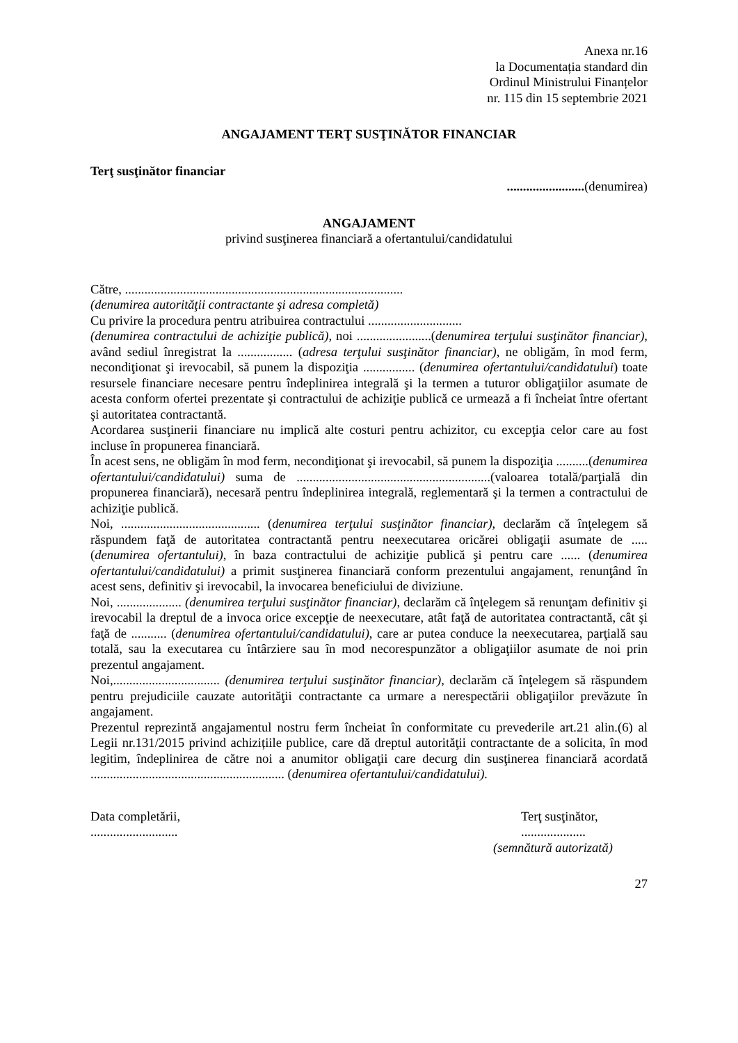Anexa nr.16
la Documentația standard din
Ordinul Ministrului Finanțelor
nr. 115 din 15 septembrie 2021
ANGAJAMENT TERŢ SUSŢINĂTOR FINANCIAR
Terţ susţinător financiar
........................(denumirea)
ANGAJAMENT
privind susţinerea financiară a ofertantului/candidatului
Către, ......................................................................................
(denumirea autorităţii contractante şi adresa completă)
Cu privire la procedura pentru atribuirea contractului .............................
(denumirea contractului de achiziţie publică), noi .......................(denumirea terţului susţinător financiar), având sediul înregistrat la ................. (adresa terţului susţinător financiar), ne obligăm, în mod ferm, necondiţionat şi irevocabil, să punem la dispoziţia ................ (denumirea ofertantului/candidatului) toate resursele financiare necesare pentru îndeplinirea integrală şi la termen a tuturor obligaţiilor asumate de acesta conform ofertei prezentate şi contractului de achiziţie publică ce urmează a fi încheiat între ofertant şi autoritatea contractantă.
Acordarea susţinerii financiare nu implică alte costuri pentru achizitor, cu excepţia celor care au fost incluse în propunerea financiară.
În acest sens, ne obligăm în mod ferm, necondiţionat şi irevocabil, să punem la dispoziţia ..........(denumirea ofertantului/candidatului) suma de ............................................................(valoarea totală/parţială din propunerea financiară), necesară pentru îndeplinirea integrală, reglementară şi la termen a contractului de achiziţie publică.
Noi, ........................................... (denumirea terţului susţinător financiar), declarăm că înţelegem să răspundem faţă de autoritatea contractantă pentru neexecutarea oricărei obligaţii asumate de ..... (denumirea ofertantului), în baza contractului de achiziţie publică şi pentru care ...... (denumirea ofertantului/candidatului) a primit susţinerea financiară conform prezentului angajament, renunţând în acest sens, definitiv şi irevocabil, la invocarea beneficiului de diviziune.
Noi, .................... (denumirea terţului susţinător financiar), declarăm că înţelegem să renunţam definitiv şi irevocabil la dreptul de a invoca orice excepţie de neexecutare, atât faţă de autoritatea contractantă, cât şi faţă de ........... (denumirea ofertantului/candidatului), care ar putea conduce la neexecutarea, parţială sau totală, sau la executarea cu întârziere sau în mod necorespunzător a obligaţiilor asumate de noi prin prezentul angajament.
Noi,................................. (denumirea terţului susţinător financiar), declarăm că înţelegem să răspundem pentru prejudiciile cauzate autorităţii contractante ca urmare a nerespectării obligaţiilor prevăzute în angajament.
Prezentul reprezintă angajamentul nostru ferm încheiat în conformitate cu prevederile art.21 alin.(6) al Legii nr.131/2015 privind achizițiile publice, care dă dreptul autorităţii contractante de a solicita, în mod legitim, îndeplinirea de către noi a anumitor obligaţii care decurg din susţinerea financiară acordată ............................................................ (denumirea ofertantului/candidatului).
Data completării,
...........................
Terţ susţinător,
....................
(semnătură autorizată)
27